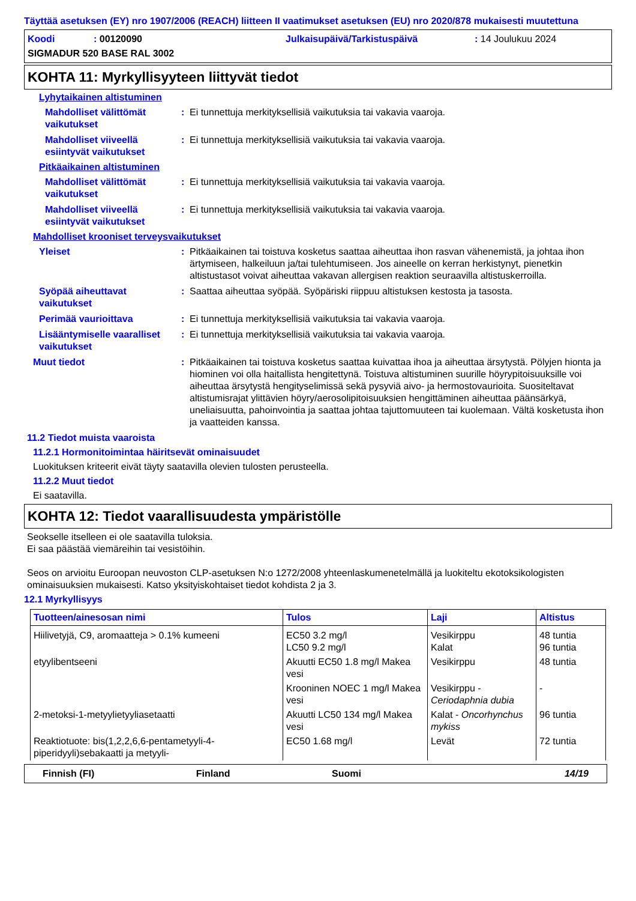Täyttää asetuksen (EY) nro 1907/2006 (REACH) liitteen II vaatimukset asetuksen (EU) nro 2020/878 mukaisesti muutettuna
Koodi: 00120090 Julkaisupäivä/Tarkistuspäivä: 14 Joulukuu 2024
SIGMADUR 520 BASE RAL 3002
KOHTA 11: Myrkyllisyyteen liittyvät tiedot
Lyhytaikainen altistuminen
Mahdolliset välittömät vaikutukset
: Ei tunnettuja merkityksellisiä vaikutuksia tai vakavia vaaroja.
Mahdolliset viiveellä esiintyvät vaikutukset
: Ei tunnettuja merkityksellisiä vaikutuksia tai vakavia vaaroja.
Pitkäaikainen altistuminen
Mahdolliset välittömät vaikutukset
: Ei tunnettuja merkityksellisiä vaikutuksia tai vakavia vaaroja.
Mahdolliset viiveellä esiintyvät vaikutukset
: Ei tunnettuja merkityksellisiä vaikutuksia tai vakavia vaaroja.
Mahdolliset krooniset terveysvaikutukset
Yleiset : Pitkäaikainen tai toistuva kosketus saattaa aiheuttaa ihon rasvan vähenemistä, ja johtaa ihon ärtymiseen, halkeiluun ja/tai tulehtumiseen. Jos aineelle on kerran herkistynyt, pienetkin altistustasot voivat aiheuttaa vakavan allergisen reaktion seuraavilla altistuskerroilla.
Syöpää aiheuttavat vaikutukset
: Saattaa aiheuttaa syöpää. Syöpäriski riippuu altistuksen kestosta ja tasosta.
Perimää vaurioittava : Ei tunnettuja merkityksellisiä vaikutuksia tai vakavia vaaroja.
Lisääntymiselle vaaralliset vaikutukset
: Ei tunnettuja merkityksellisiä vaikutuksia tai vakavia vaaroja.
Muut tiedot : Pitkäaikainen tai toistuva kosketus saattaa kuivattaa ihoa ja aiheuttaa ärsytystä. Pölyjen hionta ja hiominen voi olla haitallista hengitettynä. Toistuva altistuminen suurille höyrypitoisuuksille voi aiheuttaa ärsytystä hengityselimissä sekä pysyviä aivo- ja hermostovaurioita. Suositeltavat altistumisrajat ylittävien höyry/aerosolipitoisuuksien hengittäminen aiheuttaa päänsärkyä, uneliaisuutta, pahoinvointia ja saattaa johtaa tajuttomuuteen tai kuolemaan. Vältä kosketusta ihon ja vaatteiden kanssa.
11.2 Tiedot muista vaaroista
11.2.1 Hormonitoimintaa häiritsevät ominaisuudet
Luokituksen kriteerit eivät täyty saatavilla olevien tulosten perusteella.
11.2.2 Muut tiedot
Ei saatavilla.
KOHTA 12: Tiedot vaarallisuudesta ympäristölle
Seokselle itselleen ei ole saatavilla tuloksia.
Ei saa päästää viemäreihin tai vesistöihin.
Seos on arvioitu Euroopan neuvoston CLP-asetuksen N:o 1272/2008 yhteenlaskumenetelmällä ja luokiteltu ekotoksikologisten ominaisuuksien mukaisesti. Katso yksityiskohtaiset tiedot kohdista 2 ja 3.
12.1 Myrkyllisyys
| Tuotteen/ainesosan nimi | Tulos | Laji | Altistus |
| --- | --- | --- | --- |
| Hiilivetyjä, C9, aromaatteja > 0.1% kumeeni | EC50 3.2 mg/l LC50 9.2 mg/l | Vesikirppu Kalat | 48 tuntia 96 tuntia |
| etyylibentseeni | Akuutti EC50 1.8 mg/l Makea vesi | Vesikirppu | 48 tuntia |
| | Krooninen NOEC 1 mg/l Makea vesi | Vesikirppu - Ceriodaphnia dubia | - |
| 2-metoksi-1-metyylietyyliasetaatti | Akuutti LC50 134 mg/l Makea vesi | Kalat - Oncorhynchus mykiss | 96 tuntia |
| Reaktiotuote: bis(1,2,2,6,6-pentametyyli-4-piperidyyli)sebakaatti ja metyyli- | EC50 1.68 mg/l | Levät | 72 tuntia |
Finnish (FI) Finland Suomi 14/19